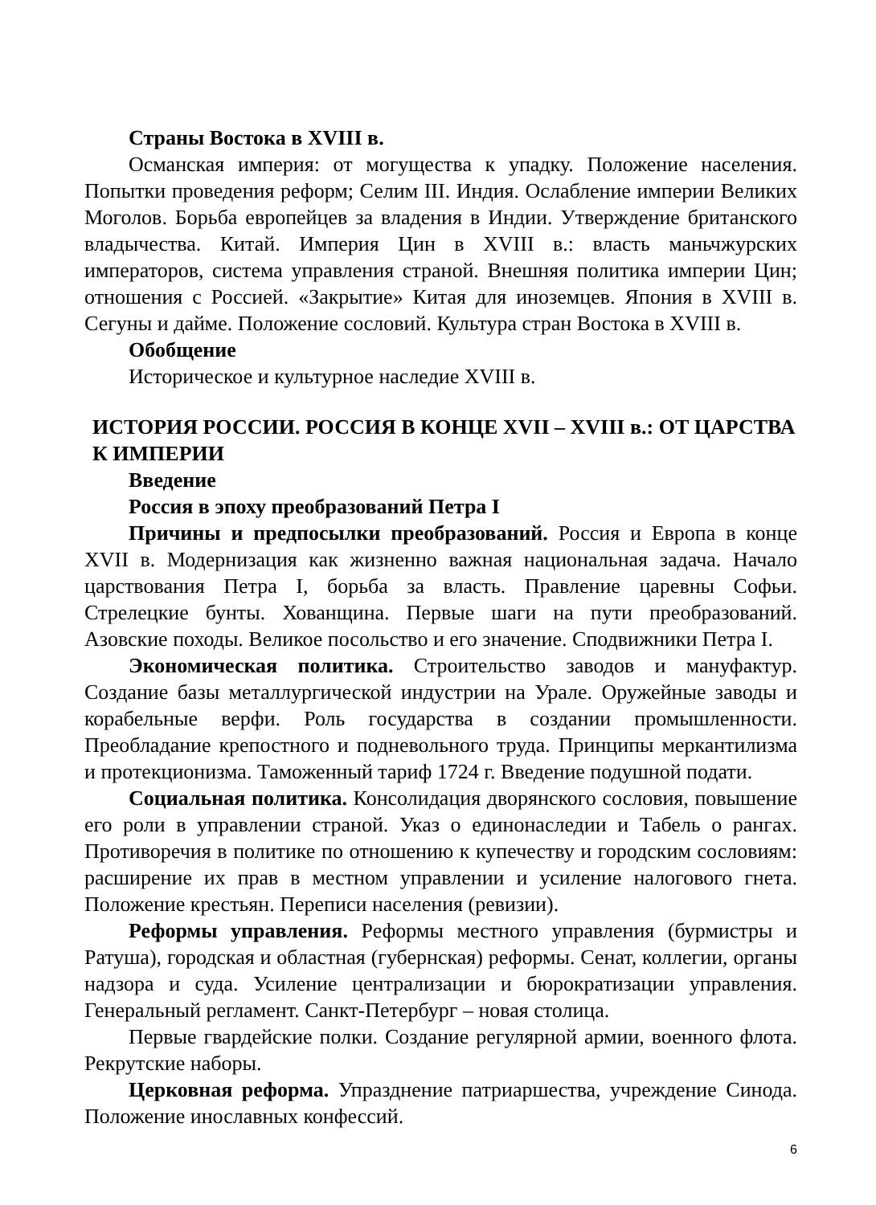Страны Востока в XVIII в.
Османская империя: от могущества к упадку. Положение населения. Попытки проведения реформ; Селим III. Индия. Ослабление империи Великих Моголов. Борьба европейцев за владения в Индии. Утверждение британского владычества. Китай. Империя Цин в XVIII в.: власть маньчжурских императоров, система управления страной. Внешняя политика империи Цин; отношения с Россией. «Закрытие» Китая для иноземцев. Япония в XVIII в. Сегуны и дайме. Положение сословий. Культура стран Востока в XVIII в.
Обобщение
Историческое и культурное наследие XVIII в.
ИСТОРИЯ РОССИИ. РОССИЯ В КОНЦЕ XVII – XVIII в.: ОТ ЦАРСТВА К ИМПЕРИИ
Введение
Россия в эпоху преобразований Петра I
Причины и предпосылки преобразований. Россия и Европа в конце XVII в. Модернизация как жизненно важная национальная задача. Начало царствования Петра I, борьба за власть. Правление царевны Софьи. Стрелецкие бунты. Хованщина. Первые шаги на пути преобразований. Азовские походы. Великое посольство и его значение. Сподвижники Петра I.
Экономическая политика. Строительство заводов и мануфактур. Создание базы металлургической индустрии на Урале. Оружейные заводы и корабельные верфи. Роль государства в создании промышленности. Преобладание крепостного и подневольного труда. Принципы меркантилизма и протекционизма. Таможенный тариф 1724 г. Введение подушной подати.
Социальная политика. Консолидация дворянского сословия, повышение его роли в управлении страной. Указ о единонаследии и Табель о рангах. Противоречия в политике по отношению к купечеству и городским сословиям: расширение их прав в местном управлении и усиление налогового гнета. Положение крестьян. Переписи населения (ревизии).
Реформы управления. Реформы местного управления (бурмистры и Ратуша), городская и областная (губернская) реформы. Сенат, коллегии, органы надзора и суда. Усиление централизации и бюрократизации управления. Генеральный регламент. Санкт-Петербург – новая столица.
Первые гвардейские полки. Создание регулярной армии, военного флота. Рекрутские наборы.
Церковная реформа. Упразднение патриаршества, учреждение Синода. Положение инославных конфессий.
6